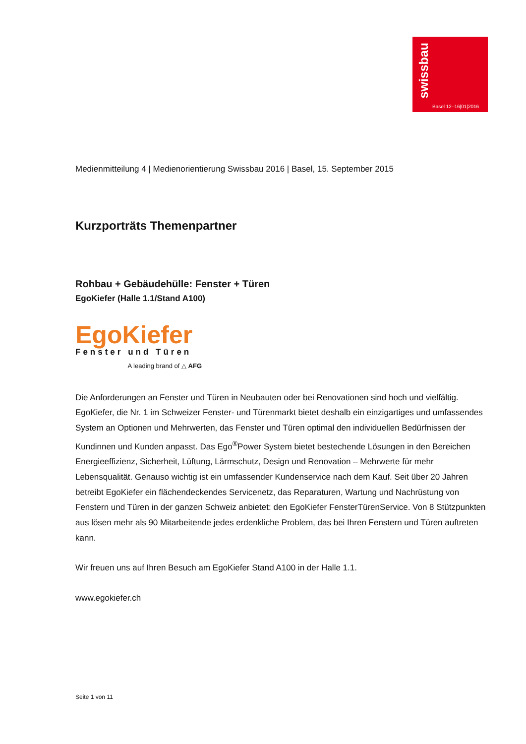swissbau
Basel 12–16|01|2016
Medienmitteilung 4 | Medienorientierung Swissbau 2016 | Basel, 15. September 2015
Kurzporträts Themenpartner
Rohbau + Gebäudehülle: Fenster + Türen
EgoKiefer (Halle 1.1/Stand A100)
EgoKiefer
Fenster und Türen
A leading brand of △ AFG
Die Anforderungen an Fenster und Türen in Neubauten oder bei Renovationen sind hoch und vielfältig. EgoKiefer, die Nr. 1 im Schweizer Fenster- und Türenmarkt bietet deshalb ein einzigartiges und umfassendes System an Optionen und Mehrwerten, das Fenster und Türen optimal den individuellen Bedürfnissen der Kundinnen und Kunden anpasst. Das Ego<sup>®</sup>Power System bietet bestechende Lösungen in den Bereichen Energieeffizienz, Sicherheit, Lüftung, Lärmschutz, Design und Renovation – Mehrwerte für mehr Lebensqualität. Genauso wichtig ist ein umfassender Kundenservice nach dem Kauf. Seit über 20 Jahren betreibt EgoKiefer ein flächendeckendes Servicenetz, das Reparaturen, Wartung und Nachrüstung von Fenstern und Türen in der ganzen Schweiz anbietet: den EgoKiefer FensterTürenService. Von 8 Stützpunkten aus lösen mehr als 90 Mitarbeitende jedes erdenkliche Problem, das bei Ihren Fenstern und Türen auftreten kann.
Wir freuen uns auf Ihren Besuch am EgoKiefer Stand A100 in der Halle 1.1.
www.egokiefer.ch
Seite 1 von 11